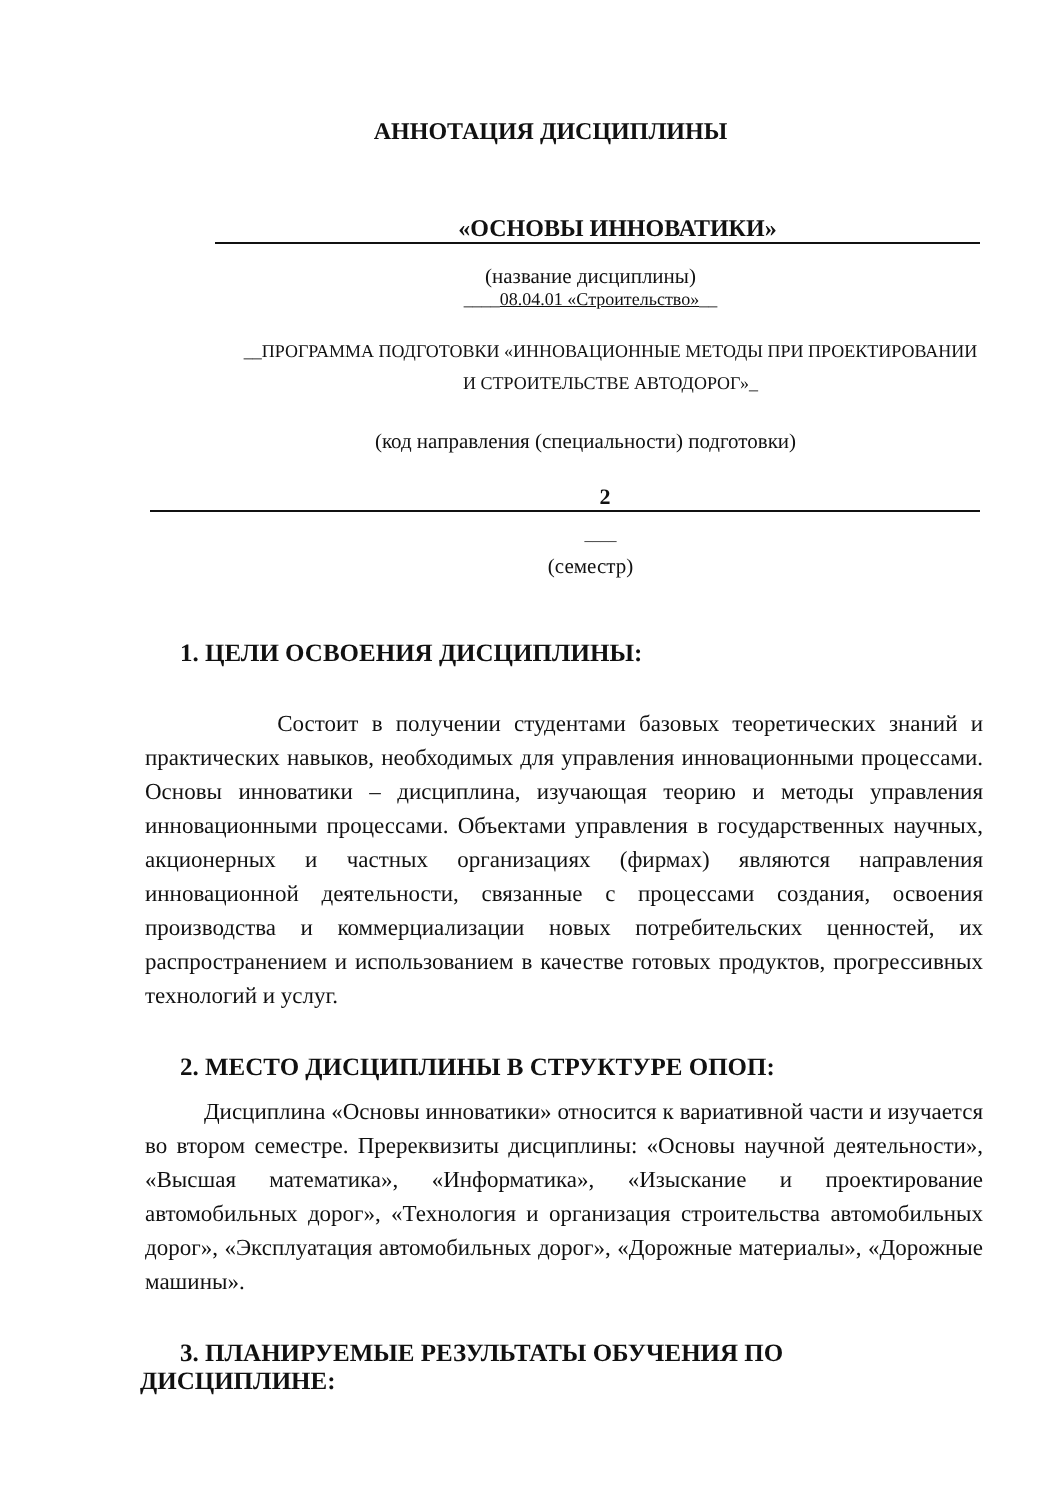АННОТАЦИЯ ДИСЦИПЛИНЫ
«ОСНОВЫ ИННОВАТИКИ»
(название дисциплины)
____08.04.01 «Строительство»__
__ПРОГРАММА ПОДГОТОВКИ «ИННОВАЦИОННЫЕ МЕТОДЫ ПРИ ПРОЕКТИРОВАНИИ
И СТРОИТЕЛЬСТВЕ АВТОДОРОГ»_
(код направления (специальности) подготовки)
2
____
(семестр)
1. ЦЕЛИ ОСВОЕНИЯ ДИСЦИПЛИНЫ:
Состоит в получении студентами базовых теоретических знаний и практических навыков, необходимых для управления инновационными процессами. Основы инноватики – дисциплина, изучающая теорию и методы управления инновационными процессами. Объектами управления в государственных научных, акционерных и частных организациях (фирмах) являются направления инновационной деятельности, связанные с процессами создания, освоения производства и коммерциализации новых потребительских ценностей, их распространением и использованием в качестве готовых продуктов, прогрессивных технологий и услуг.
2. МЕСТО ДИСЦИПЛИНЫ В СТРУКТУРЕ ОПОП:
Дисциплина «Основы инноватики» относится к вариативной части и изучается во втором семестре. Пререквизиты дисциплины: «Основы научной деятельности», «Высшая математика», «Информатика», «Изыскание и проектирование автомобильных дорог», «Технология и организация строительства автомобильных дорог», «Эксплуатация автомобильных дорог», «Дорожные материалы», «Дорожные машины».
3. ПЛАНИРУЕМЫЕ РЕЗУЛЬТАТЫ ОБУЧЕНИЯ ПО
ДИСЦИПЛИНЕ: